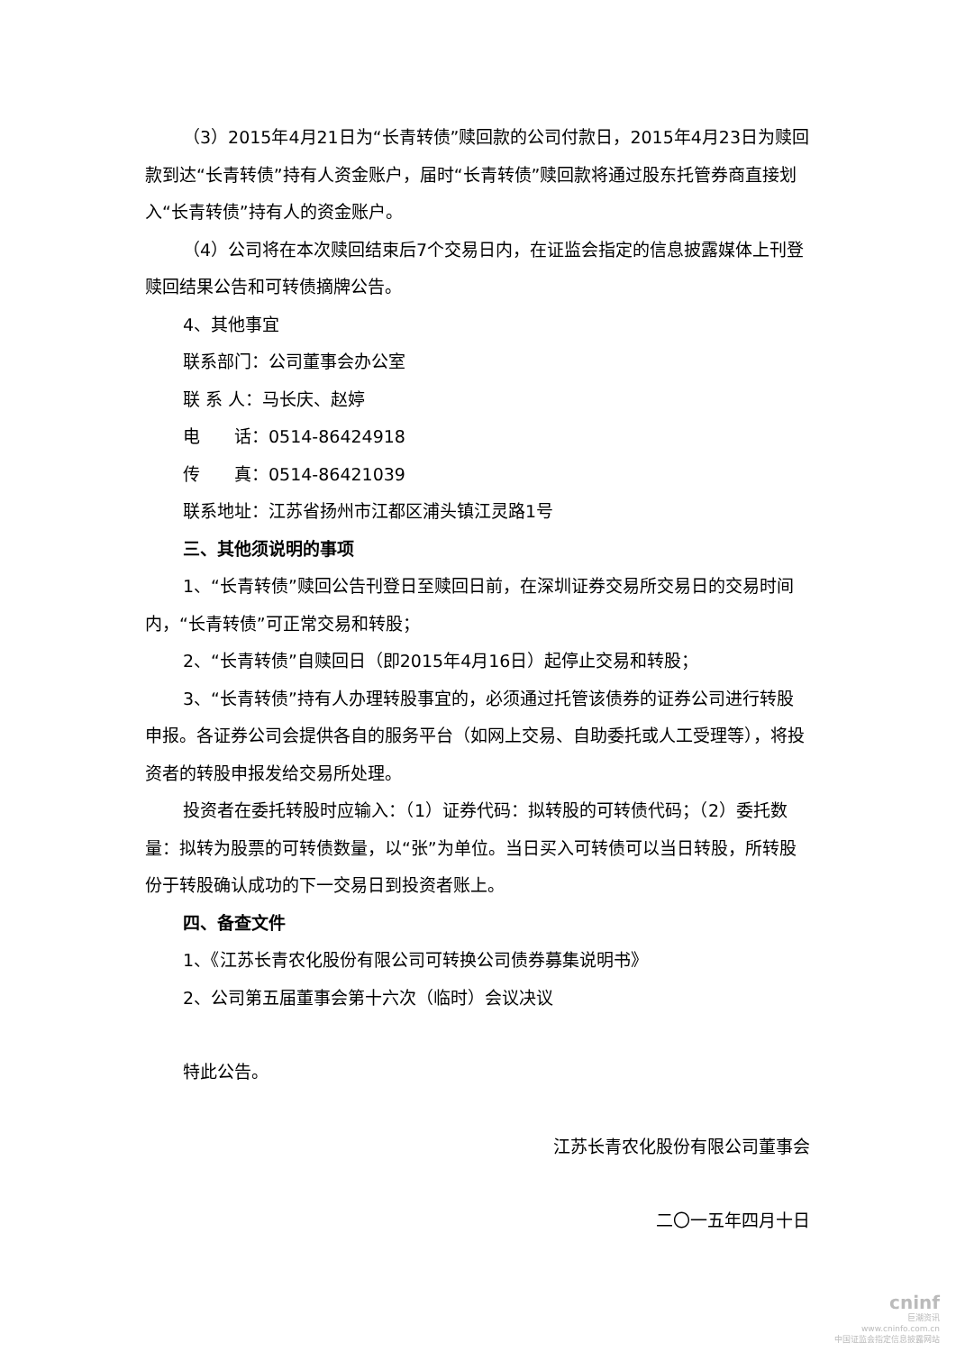（3）2015年4月21日为“长青转债”赎回款的公司付款日，2015年4月23日为赎回款到达“长青转债”持有人资金账户，届时“长青转债”赎回款将通过股东托管券商直接划入“长青转债”持有人的资金账户。
（4）公司将在本次赎回结束后7个交易日内，在证监会指定的信息披露媒体上刊登赎回结果公告和可转债摘牌公告。
4、其他事宜
联系部门：公司董事会办公室
联 系 人：马长庆、赵婷
电　　话：0514-86424918
传　　真：0514-86421039
联系地址：江苏省扬州市江都区浦头镇江灵路1号
三、其他须说明的事项
1、“长青转债”赎回公告刊登日至赎回日前，在深圳证券交易所交易日的交易时间内，“长青转债”可正常交易和转股；
2、“长青转债”自赎回日（即2015年4月16日）起停止交易和转股；
3、“长青转债”持有人办理转股事宜的，必须通过托管该债券的证券公司进行转股申报。各证券公司会提供各自的服务平台（如网上交易、自助委托或人工受理等），将投资者的转股申报发给交易所处理。
投资者在委托转股时应输入：（1）证券代码：拟转股的可转债代码；（2）委托数量：拟转为股票的可转债数量，以“张”为单位。当日买入可转债可以当日转股，所转股份于转股确认成功的下一交易日到投资者账上。
四、备查文件
1、《江苏长青农化股份有限公司可转换公司债券募集说明书》
2、公司第五届董事会第十六次（临时）会议决议
特此公告。
江苏长青农化股份有限公司董事会
二〇一五年四月十日
cninf
巨潮资讯
www.cninfo.com.cn
中国证监会指定信息披露网站